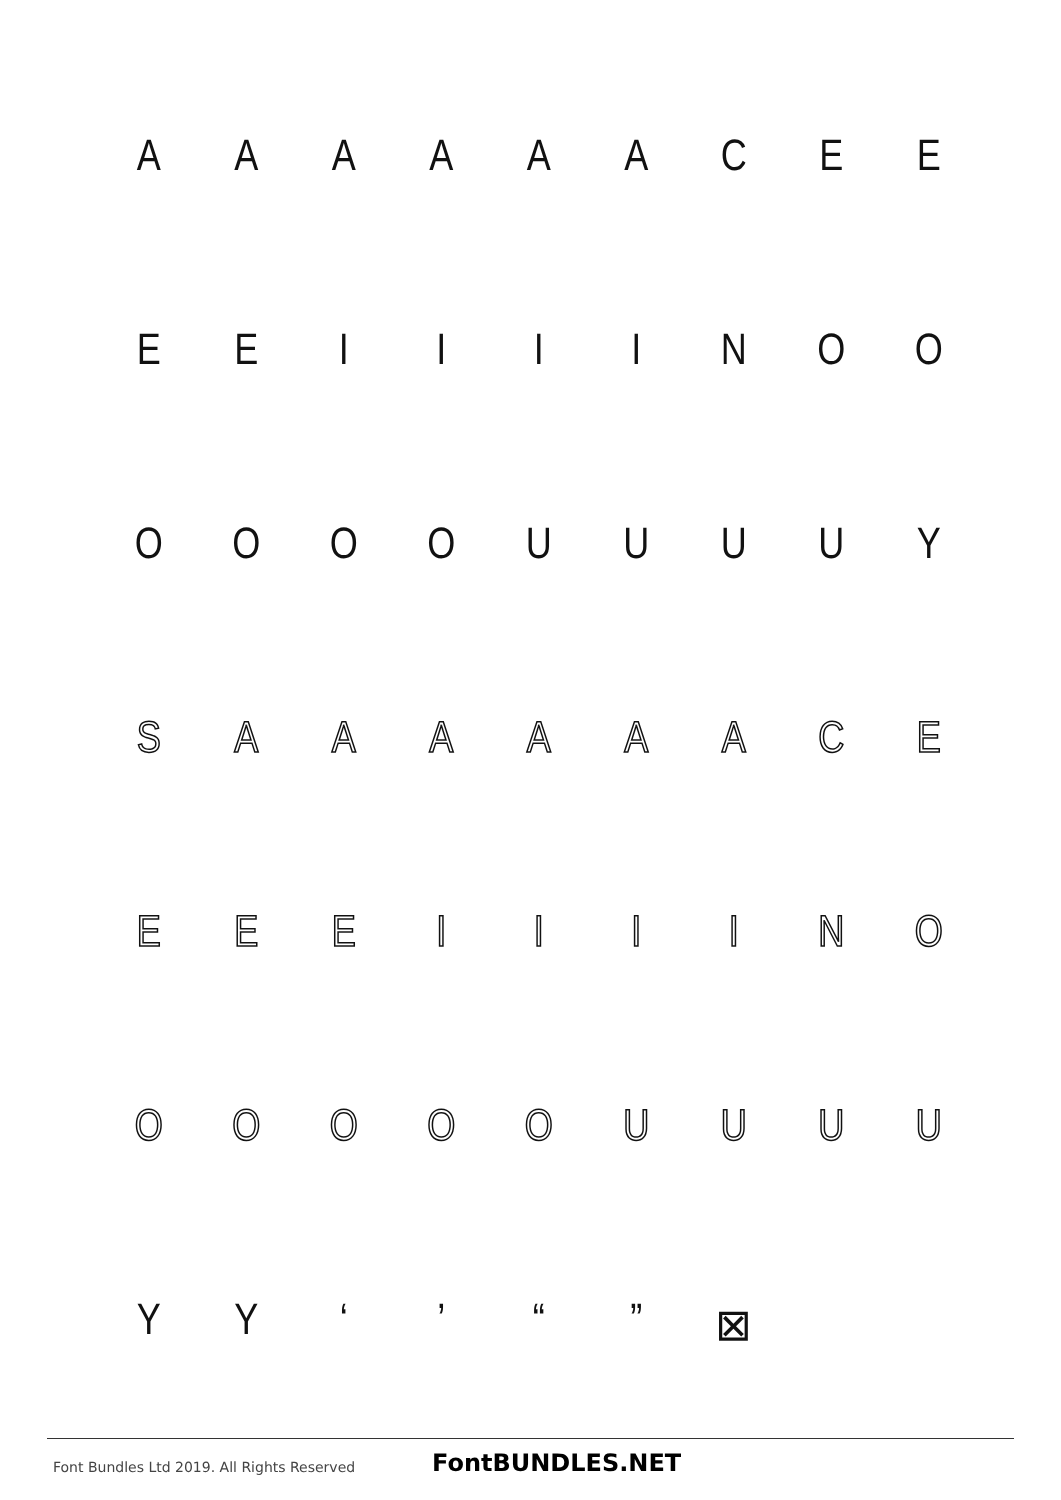A A A A A A C E E
E E I I I I N O O
O O O O U U U U Y
S A A A A A A C E
E E E I I I I N O
O O O O O U U U U
Y Y ‘ ’ “ ” ⊠
Font Bundles Ltd 2019. All Rights Reserved FontBUNDLES.NET